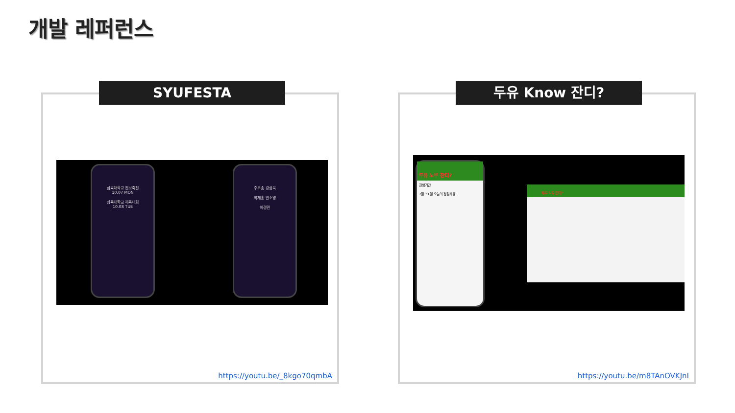개발 레퍼런스
SYUFESTA
삼육대학교 천보축전
10.07 MON
삼육대학교 체육대회
10.08 TUE
주우송 강상묵
박제홍 안소영
이경민
https://youtu.be/_8kgo70qmbA
두유 Know 잔디?
두유 노우 잔디?
진행기간
7월 31일 오늘의 정원사들
두유 노우 잔디?
https://youtu.be/m8TAnOVKJnI